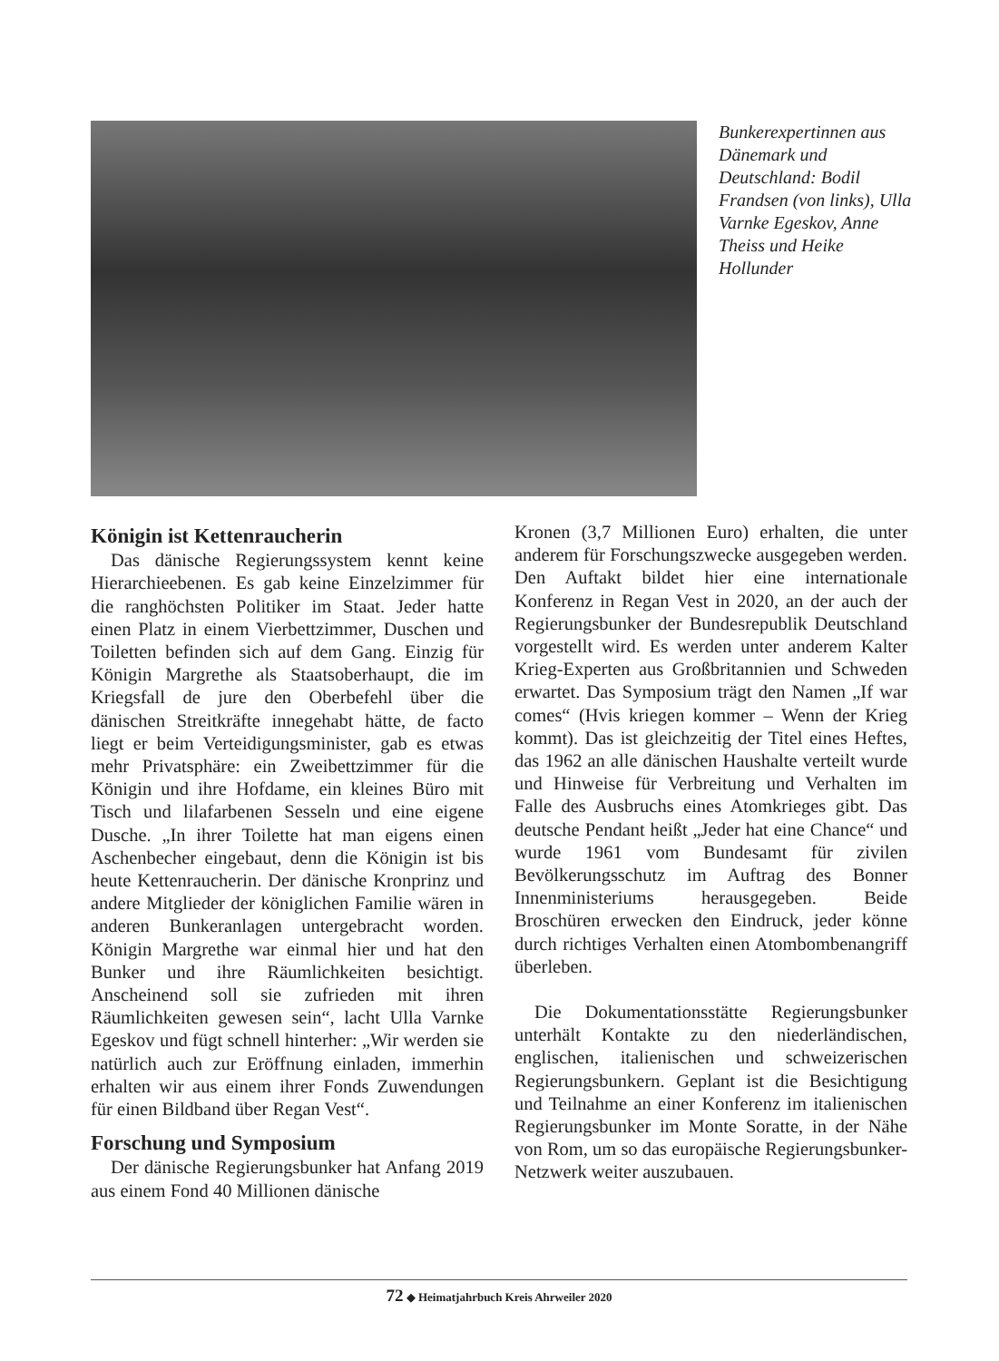Bunkerexpertinnen aus Dänemark und Deutschland: Bodil Frandsen (von links), Ulla Varnke Egeskov, Anne Theiss und Heike Hollunder
Königin ist Kettenraucherin
Das dänische Regierungssystem kennt keine Hierarchieebenen. Es gab keine Einzelzimmer für die ranghöchsten Politiker im Staat. Jeder hatte einen Platz in einem Vierbettzimmer, Duschen und Toiletten befinden sich auf dem Gang. Einzig für Königin Margrethe als Staatsoberhaupt, die im Kriegsfall de jure den Oberbefehl über die dänischen Streitkräfte innegehabt hätte, de facto liegt er beim Verteidigungsminister, gab es etwas mehr Privatsphäre: ein Zweibettzimmer für die Königin und ihre Hofdame, ein kleines Büro mit Tisch und lilafarbenen Sesseln und eine eigene Dusche. „In ihrer Toilette hat man eigens einen Aschenbecher eingebaut, denn die Königin ist bis heute Kettenraucherin. Der dänische Kronprinz und andere Mitglieder der königlichen Familie wären in anderen Bunkeranlagen untergebracht worden. Königin Margrethe war einmal hier und hat den Bunker und ihre Räumlichkeiten besichtigt. Anscheinend soll sie zufrieden mit ihren Räumlichkeiten gewesen sein“, lacht Ulla Varnke Egeskov und fügt schnell hinterher: „Wir werden sie natürlich auch zur Eröffnung einladen, immerhin erhalten wir aus einem ihrer Fonds Zuwendungen für einen Bildband über Regan Vest“.
Forschung und Symposium
Der dänische Regierungsbunker hat Anfang 2019 aus einem Fond 40 Millionen dänische
Kronen (3,7 Millionen Euro) erhalten, die unter anderem für Forschungszwecke ausgegeben werden. Den Auftakt bildet hier eine internationale Konferenz in Regan Vest in 2020, an der auch der Regierungsbunker der Bundesrepublik Deutschland vorgestellt wird. Es werden unter anderem Kalter Krieg-Experten aus Großbritannien und Schweden erwartet. Das Symposium trägt den Namen „If war comes“ (Hvis kriegen kommer – Wenn der Krieg kommt). Das ist gleichzeitig der Titel eines Heftes, das 1962 an alle dänischen Haushalte verteilt wurde und Hinweise für Verbreitung und Verhalten im Falle des Ausbruchs eines Atomkrieges gibt. Das deutsche Pendant heißt „Jeder hat eine Chance“ und wurde 1961 vom Bundesamt für zivilen Bevölkerungsschutz im Auftrag des Bonner Innenministeriums herausgegeben. Beide Broschüren erwecken den Eindruck, jeder könne durch richtiges Verhalten einen Atombombenangriff überleben.
Die Dokumentationsstätte Regierungsbunker unterhält Kontakte zu den niederländischen, englischen, italienischen und schweizerischen Regierungsbunkern. Geplant ist die Besichtigung und Teilnahme an einer Konferenz im italienischen Regierungsbunker im Monte Soratte, in der Nähe von Rom, um so das europäische Regierungsbunker-Netzwerk weiter auszubauen.
72 ◆ Heimatjahrbuch Kreis Ahrweiler 2020